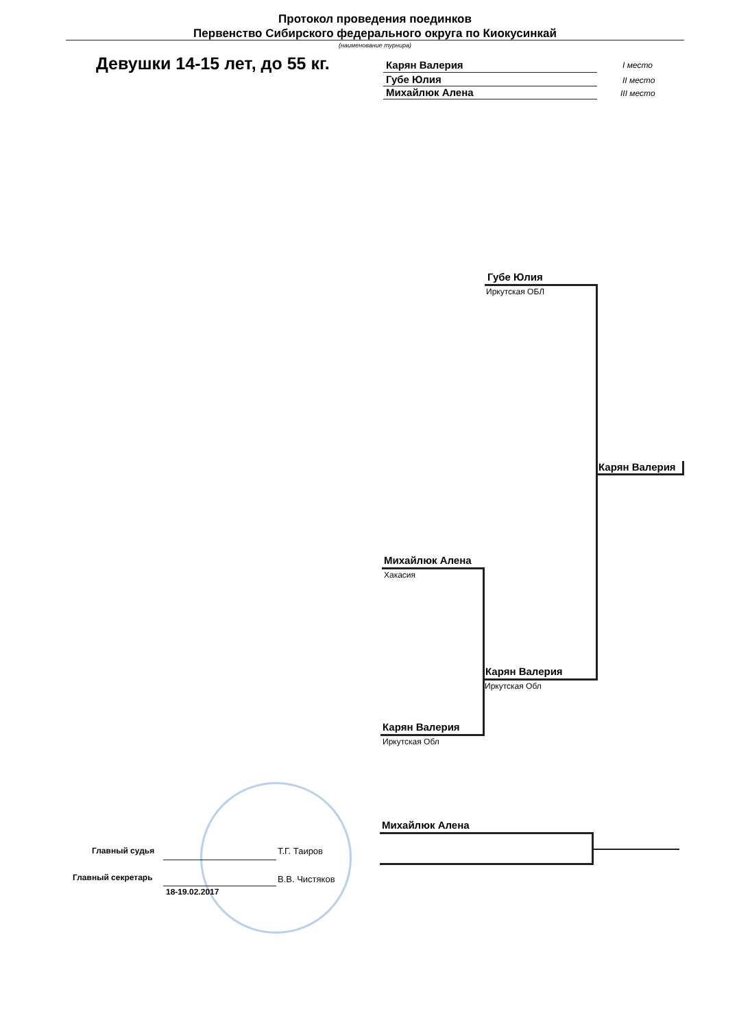Протокол проведения поединков
Первенство Сибирского федерального округа по Киокусинкай
(наименование турнира)
Девушки 14-15 лет, до 55 кг. Карян Валерия I место
Губе Юлия II место
Михайлюк Алена III место
Губе Юлия
Иркутская ОБЛ
Карян Валерия
Михайлюк Алена
Хакасия
Карян Валерия
Иркутская Обл
Карян Валерия
Иркутская Обл
Михайлюк Алена
Главный судья Т.Г. Таиров
Главный секретарь В.В. Чистяков
18-19.02.2017